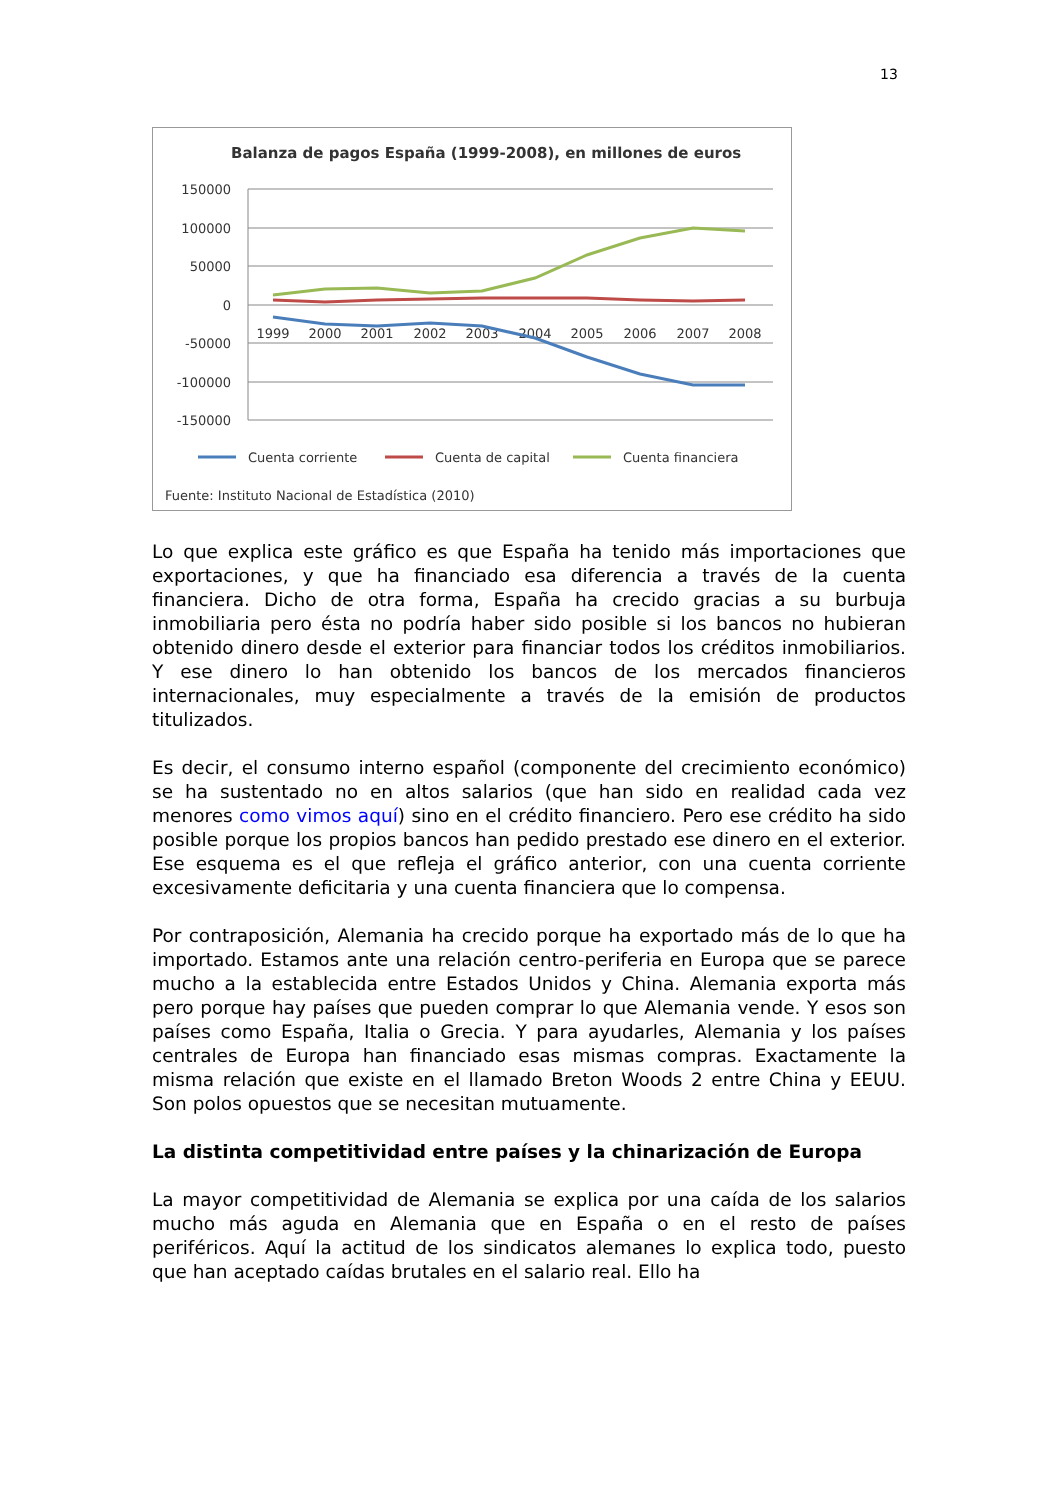13
Balanza de pagos España (1999-2008), en millones de euros
150000
100000
50000
0
-50000
-100000
-150000
1999
2000
2001
2002
2003
2004
2005
2006
2007
2008
Cuenta corriente
Cuenta de capital
Cuenta financiera
Fuente: Instituto Nacional de Estadística (2010)
Lo que explica este gráfico es que España ha tenido más importaciones que exportaciones, y que ha financiado esa diferencia a través de la cuenta financiera. Dicho de otra forma, España ha crecido gracias a su burbuja inmobiliaria pero ésta no podría haber sido posible si los bancos no hubieran obtenido dinero desde el exterior para financiar todos los créditos inmobiliarios. Y ese dinero lo han obtenido los bancos de los mercados financieros internacionales, muy especialmente a través de la emisión de productos titulizados.
Es decir, el consumo interno español (componente del crecimiento económico) se ha sustentado no en altos salarios (que han sido en realidad cada vez menores como vimos aquí) sino en el crédito financiero. Pero ese crédito ha sido posible porque los propios bancos han pedido prestado ese dinero en el exterior. Ese esquema es el que refleja el gráfico anterior, con una cuenta corriente excesivamente deficitaria y una cuenta financiera que lo compensa.
Por contraposición, Alemania ha crecido porque ha exportado más de lo que ha importado. Estamos ante una relación centro-periferia en Europa que se parece mucho a la establecida entre Estados Unidos y China. Alemania exporta más pero porque hay países que pueden comprar lo que Alemania vende. Y esos son países como España, Italia o Grecia. Y para ayudarles, Alemania y los países centrales de Europa han financiado esas mismas compras. Exactamente la misma relación que existe en el llamado Breton Woods 2 entre China y EEUU. Son polos opuestos que se necesitan mutuamente.
La distinta competitividad entre países y la chinarización de Europa
La mayor competitividad de Alemania se explica por una caída de los salarios mucho más aguda en Alemania que en España o en el resto de países periféricos. Aquí la actitud de los sindicatos alemanes lo explica todo, puesto que han aceptado caídas brutales en el salario real. Ello ha